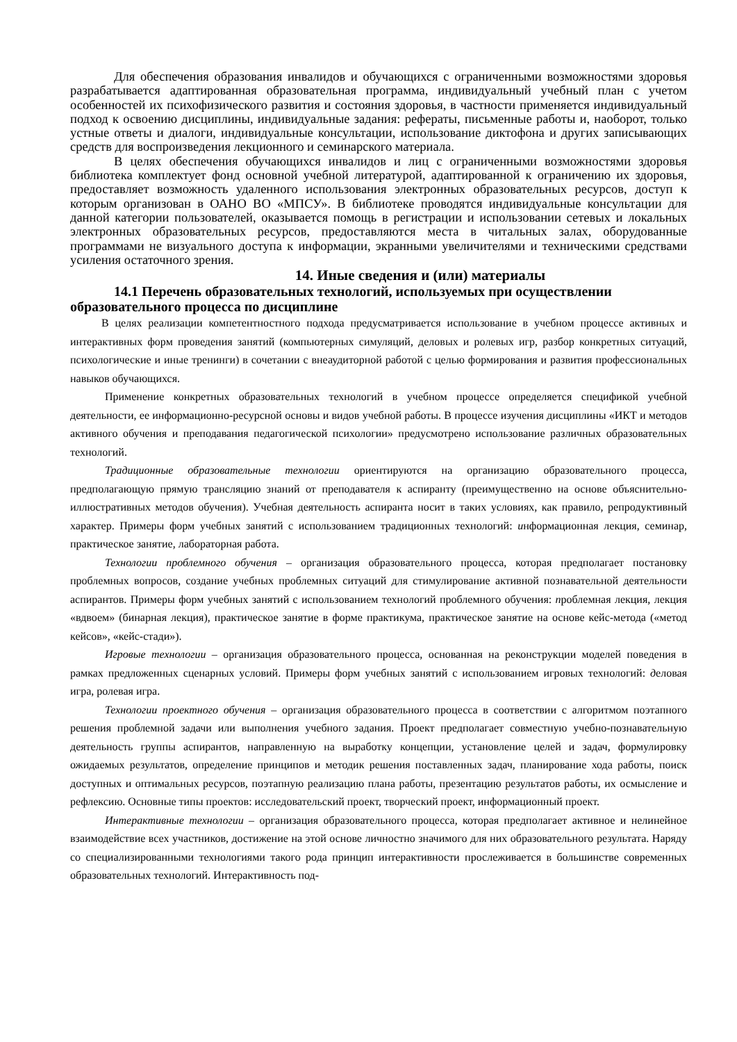Для обеспечения образования инвалидов и обучающихся с ограниченными возможностями здоровья разрабатывается адаптированная образовательная программа, индивидуальный учебный план с учетом особенностей их психофизического развития и состояния здоровья, в частности применяется индивидуальный подход к освоению дисциплины, индивидуальные задания: рефераты, письменные работы и, наоборот, только устные ответы и диалоги, индивидуальные консультации, использование диктофона и других записывающих средств для воспроизведения лекционного и семинарского материала.
В целях обеспечения обучающихся инвалидов и лиц с ограниченными возможностями здоровья библиотека комплектует фонд основной учебной литературой, адаптированной к ограничению их здоровья, предоставляет возможность удаленного использования электронных образовательных ресурсов, доступ к которым организован в ОАНО ВО «МПСУ». В библиотеке проводятся индивидуальные консультации для данной категории пользователей, оказывается помощь в регистрации и использовании сетевых и локальных электронных образовательных ресурсов, предоставляются места в читальных залах, оборудованные программами не визуального доступа к информации, экранными увеличителями и техническими средствами усиления остаточного зрения.
14. Иные сведения и (или) материалы
14.1 Перечень образовательных технологий, используемых при осуществлении образовательного процесса по дисциплине
В целях реализации компетентностного подхода предусматривается использование в учебном процессе активных и интерактивных форм проведения занятий (компьютерных симуляций, деловых и ролевых игр, разбор конкретных ситуаций, психологические и иные тренинги) в сочетании с внеаудиторной работой с целью формирования и развития профессиональных навыков обучающихся.
Применение конкретных образовательных технологий в учебном процессе определяется спецификой учебной деятельности, ее информационно-ресурсной основы и видов учебной работы. В процессе изучения дисциплины «ИКТ и методов активного обучения и преподавания педагогической психологии» предусмотрено использование различных образовательных технологий.
Традиционные образовательные технологии ориентируются на организацию образовательного процесса, предполагающую прямую трансляцию знаний от преподавателя к аспиранту (преимущественно на основе объяснительно-иллюстративных методов обучения). Учебная деятельность аспиранта носит в таких условиях, как правило, репродуктивный характер. Примеры форм учебных занятий с использованием традиционных технологий: информационная лекция, семинар, практическое занятие, лабораторная работа.
Технологии проблемного обучения – организация образовательного процесса, которая предполагает постановку проблемных вопросов, создание учебных проблемных ситуаций для стимулирование активной познавательной деятельности аспирантов. Примеры форм учебных занятий с использованием технологий проблемного обучения: проблемная лекция, лекция «вдвоем» (бинарная лекция), практическое занятие в форме практикума, практическое занятие на основе кейс-метода («метод кейсов», «кейс-стади»).
Игровые технологии – организация образовательного процесса, основанная на реконструкции моделей поведения в рамках предложенных сценарных условий. Примеры форм учебных занятий с использованием игровых технологий: деловая игра, ролевая игра.
Технологии проектного обучения – организация образовательного процесса в соответствии с алгоритмом поэтапного решения проблемной задачи или выполнения учебного задания. Проект предполагает совместную учебно-познавательную деятельность группы аспирантов, направленную на выработку концепции, установление целей и задач, формулировку ожидаемых результатов, определение принципов и методик решения поставленных задач, планирование хода работы, поиск доступных и оптимальных ресурсов, поэтапную реализацию плана работы, презентацию результатов работы, их осмысление и рефлексию. Основные типы проектов: исследовательский проект, творческий проект, информационный проект.
Интерактивные технологии – организация образовательного процесса, которая предполагает активное и нелинейное взаимодействие всех участников, достижение на этой основе личностно значимого для них образовательного результата. Наряду со специализированными технологиями такого рода принцип интерактивности прослеживается в большинстве современных образовательных технологий. Интерактивность под-